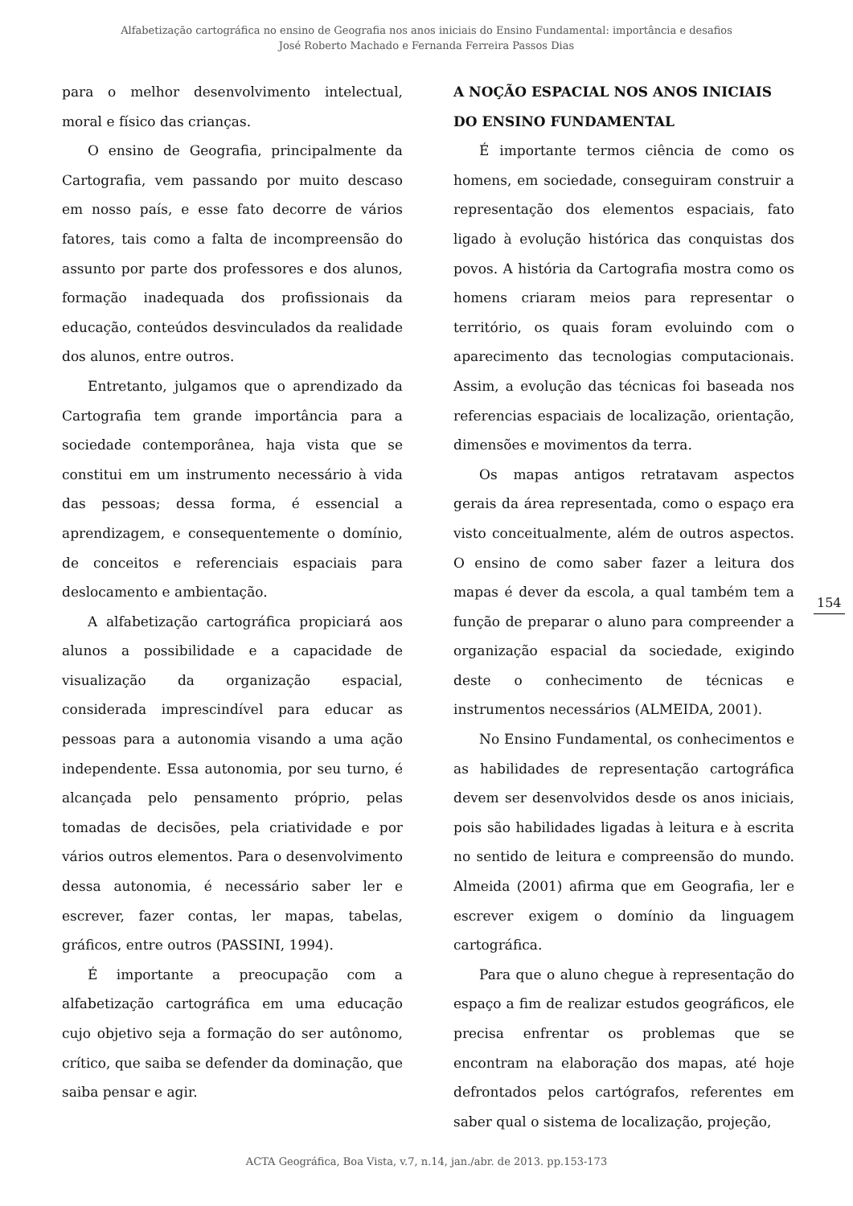Alfabetização cartográfica no ensino de Geografia nos anos iniciais do Ensino Fundamental: importância e desafios
José Roberto Machado e Fernanda Ferreira Passos Dias
para o melhor desenvolvimento intelectual, moral e físico das crianças.
O ensino de Geografia, principalmente da Cartografia, vem passando por muito descaso em nosso país, e esse fato decorre de vários fatores, tais como a falta de incompreensão do assunto por parte dos professores e dos alunos, formação inadequada dos profissionais da educação, conteúdos desvinculados da realidade dos alunos, entre outros.
Entretanto, julgamos que o aprendizado da Cartografia tem grande importância para a sociedade contemporânea, haja vista que se constitui em um instrumento necessário à vida das pessoas; dessa forma, é essencial a aprendizagem, e consequentemente o domínio, de conceitos e referenciais espaciais para deslocamento e ambientação.
A alfabetização cartográfica propiciará aos alunos a possibilidade e a capacidade de visualização da organização espacial, considerada imprescindível para educar as pessoas para a autonomia visando a uma ação independente. Essa autonomia, por seu turno, é alcançada pelo pensamento próprio, pelas tomadas de decisões, pela criatividade e por vários outros elementos. Para o desenvolvimento dessa autonomia, é necessário saber ler e escrever, fazer contas, ler mapas, tabelas, gráficos, entre outros (PASSINI, 1994).
É importante a preocupação com a alfabetização cartográfica em uma educação cujo objetivo seja a formação do ser autônomo, crítico, que saiba se defender da dominação, que saiba pensar e agir.
A NOÇÃO ESPACIAL NOS ANOS INICIAIS DO ENSINO FUNDAMENTAL
É importante termos ciência de como os homens, em sociedade, conseguiram construir a representação dos elementos espaciais, fato ligado à evolução histórica das conquistas dos povos. A história da Cartografia mostra como os homens criaram meios para representar o território, os quais foram evoluindo com o aparecimento das tecnologias computacionais. Assim, a evolução das técnicas foi baseada nos referencias espaciais de localização, orientação, dimensões e movimentos da terra.
Os mapas antigos retratavam aspectos gerais da área representada, como o espaço era visto conceitualmente, além de outros aspectos. O ensino de como saber fazer a leitura dos mapas é dever da escola, a qual também tem a função de preparar o aluno para compreender a organização espacial da sociedade, exigindo deste o conhecimento de técnicas e instrumentos necessários (ALMEIDA, 2001).
No Ensino Fundamental, os conhecimentos e as habilidades de representação cartográfica devem ser desenvolvidos desde os anos iniciais, pois são habilidades ligadas à leitura e à escrita no sentido de leitura e compreensão do mundo. Almeida (2001) afirma que em Geografia, ler e escrever exigem o domínio da linguagem cartográfica.
Para que o aluno chegue à representação do espaço a fim de realizar estudos geográficos, ele precisa enfrentar os problemas que se encontram na elaboração dos mapas, até hoje defrontados pelos cartógrafos, referentes em saber qual o sistema de localização, projeção,
154
ACTA Geográfica, Boa Vista, v.7, n.14, jan./abr. de 2013. pp.153-173